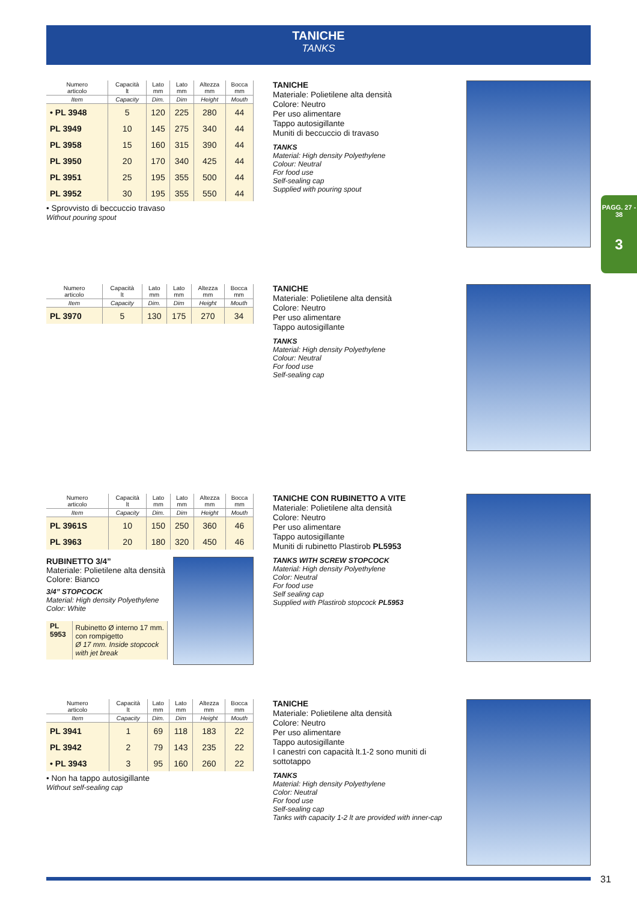TANICHE
TANKS
PAGG. 27 - 38
3
| Numero articolo | Capacità lt | Lato mm | Lato mm | Altezza mm | Bocca mm |
| --- | --- | --- | --- | --- | --- |
| Item | Capacity | Dim. | Dim | Height | Mouth |
| • PL 3948 | 5 | 120 | 225 | 280 | 44 |
| PL 3949 | 10 | 145 | 275 | 340 | 44 |
| PL 3958 | 15 | 160 | 315 | 390 | 44 |
| PL 3950 | 20 | 170 | 340 | 425 | 44 |
| PL 3951 | 25 | 195 | 355 | 500 | 44 |
| PL 3952 | 30 | 195 | 355 | 550 | 44 |
• Sprovvisto di beccuccio travaso
Without pouring spout
TANICHE
Materiale: Polietilene alta densità
Colore: Neutro
Per uso alimentare
Tappo autosigillante
Muniti di beccuccio di travaso
TANKS
Material: High density Polyethylene
Colour: Neutral
For food use
Self-sealing cap
Supplied with pouring spout
| Numero articolo | Capacità lt | Lato mm | Lato mm | Altezza mm | Bocca mm |
| --- | --- | --- | --- | --- | --- |
| Item | Capacity | Dim. | Dim | Height | Mouth |
| PL 3970 | 5 | 130 | 175 | 270 | 34 |
TANICHE
Materiale: Polietilene alta densità
Colore: Neutro
Per uso alimentare
Tappo autosigillante
TANKS
Material: High density Polyethylene
Colour: Neutral
For food use
Self-sealing cap
| Numero articolo | Capacità lt | Lato mm | Lato mm | Altezza mm | Bocca mm |
| --- | --- | --- | --- | --- | --- |
| Item | Capacity | Dim. | Dim | Height | Mouth |
| PL 3961S | 10 | 150 | 250 | 360 | 46 |
| PL 3963 | 20 | 180 | 320 | 450 | 46 |
RUBINETTO 3/4”
Materiale: Polietilene alta densità
Colore: Bianco
3/4” STOPCOCK
Material: High density Polyethylene
Color: White
| PL 5953 | Rubinetto Ø interno 17 mm. con rompigetto Ø 17 mm. Inside stopcock with jet break |
TANICHE CON RUBINETTO A VITE
Materiale: Polietilene alta densità
Colore: Neutro
Per uso alimentare
Tappo autosigillante
Muniti di rubinetto Plastirob PL5953
TANKS WITH SCREW STOPCOCK
Material: High density Polyethylene
Color: Neutral
For food use
Self sealing cap
Supplied with Plastirob stopcock PL5953
| Numero articolo | Capacità lt | Lato mm | Lato mm | Altezza mm | Bocca mm |
| --- | --- | --- | --- | --- | --- |
| Item | Capacity | Dim. | Dim | Height | Mouth |
| PL 3941 | 1 | 69 | 118 | 183 | 22 |
| PL 3942 | 2 | 79 | 143 | 235 | 22 |
| • PL 3943 | 3 | 95 | 160 | 260 | 22 |
• Non ha tappo autosigillante
Without self-sealing cap
TANICHE
Materiale: Polietilene alta densità
Colore: Neutro
Per uso alimentare
Tappo autosigillante
I canestri con capacità lt.1-2 sono muniti di sottotappo
TANKS
Material: High density Polyethylene
Color: Neutral
For food use
Self-sealing cap
Tanks with capacity 1-2 lt are provided with inner-cap
31